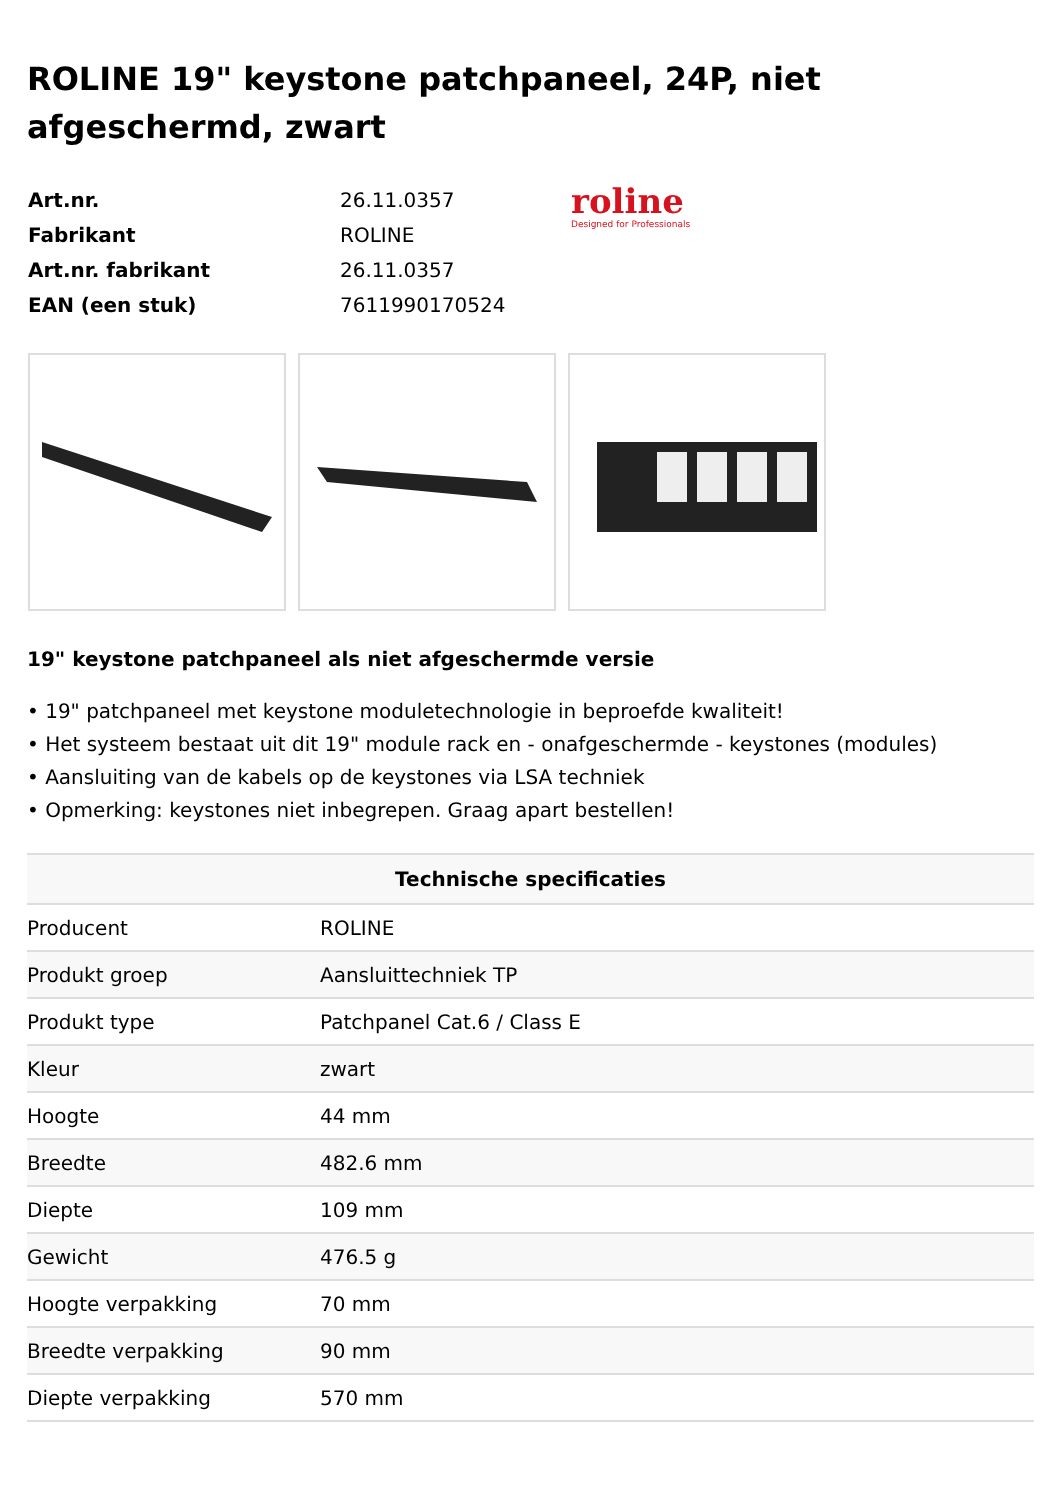ROLINE 19" keystone patchpaneel, 24P, niet afgeschermd, zwart
| Art.nr. | 26.11.0357 |
| Fabrikant | ROLINE |
| Art.nr. fabrikant | 26.11.0357 |
| EAN (een stuk) | 7611990170524 |
roline
Designed for Professionals
19" keystone patchpaneel als niet afgeschermde versie
• 19" patchpaneel met keystone moduletechnologie in beproefde kwaliteit!
• Het systeem bestaat uit dit 19" module rack en - onafgeschermde - keystones (modules)
• Aansluiting van de kabels op de keystones via LSA techniek
• Opmerking: keystones niet inbegrepen. Graag apart bestellen!
| Technische specificaties | |
| --- | --- |
| Producent | ROLINE |
| Produkt groep | Aansluittechniek TP |
| Produkt type | Patchpanel Cat.6 / Class E |
| Kleur | zwart |
| Hoogte | 44 mm |
| Breedte | 482.6 mm |
| Diepte | 109 mm |
| Gewicht | 476.5 g |
| Hoogte verpakking | 70 mm |
| Breedte verpakking | 90 mm |
| Diepte verpakking | 570 mm |